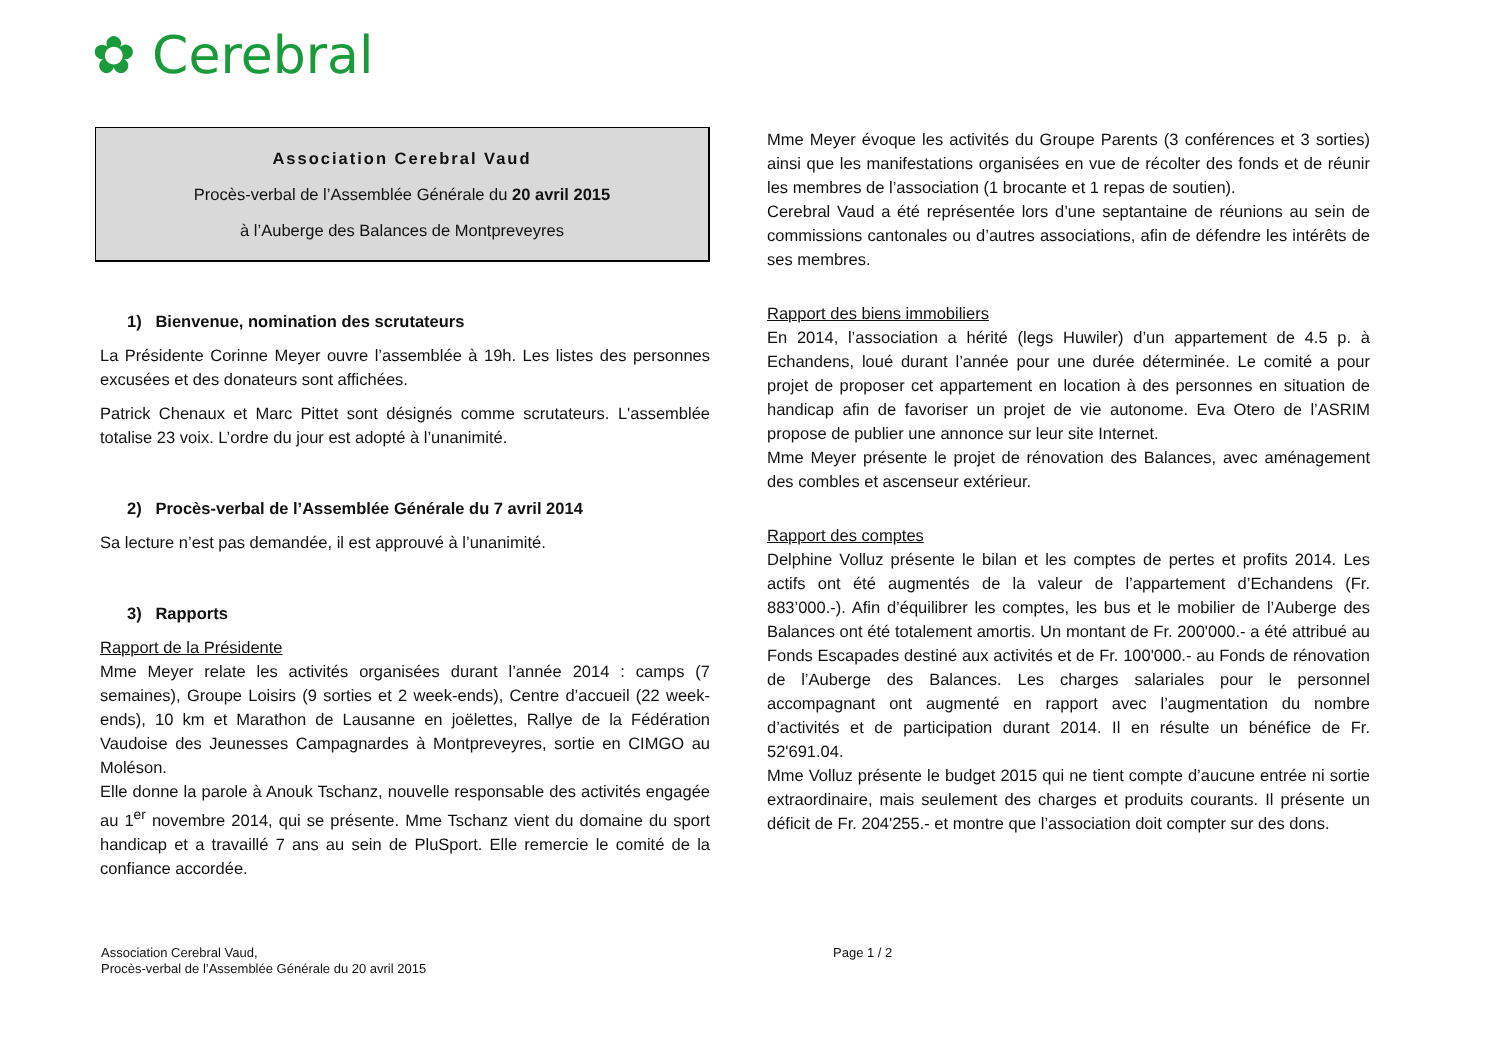✿ Cerebral
Association Cerebral Vaud
Procès-verbal de l’Assemblée Générale du 20 avril 2015
à l’Auberge des Balances de Montpreveyres
1) Bienvenue, nomination des scrutateurs
La Présidente Corinne Meyer ouvre l’assemblée à 19h. Les listes des personnes excusées et des donateurs sont affichées.
Patrick Chenaux et Marc Pittet sont désignés comme scrutateurs. L'assemblée totalise 23 voix. L’ordre du jour est adopté à l’unanimité.
2) Procès-verbal de l’Assemblée Générale du 7 avril 2014
Sa lecture n’est pas demandée, il est approuvé à l’unanimité.
3) Rapports
Rapport de la Présidente
Mme Meyer relate les activités organisées durant l’année 2014 : camps (7 semaines), Groupe Loisirs (9 sorties et 2 week-ends), Centre d’accueil (22 week-ends), 10 km et Marathon de Lausanne en joëlettes, Rallye de la Fédération Vaudoise des Jeunesses Campagnardes à Montpreveyres, sortie en CIMGO au Moléson.
Elle donne la parole à Anouk Tschanz, nouvelle responsable des activités engagée au 1<sup>er</sup> novembre 2014, qui se présente. Mme Tschanz vient du domaine du sport handicap et a travaillé 7 ans au sein de PluSport. Elle remercie le comité de la confiance accordée.
Mme Meyer évoque les activités du Groupe Parents (3 conférences et 3 sorties) ainsi que les manifestations organisées en vue de récolter des fonds et de réunir les membres de l’association (1 brocante et 1 repas de soutien).
Cerebral Vaud a été représentée lors d’une septantaine de réunions au sein de commissions cantonales ou d’autres associations, afin de défendre les intérêts de ses membres.
Rapport des biens immobiliers
En 2014, l’association a hérité (legs Huwiler) d’un appartement de 4.5 p. à Echandens, loué durant l’année pour une durée déterminée. Le comité a pour projet de proposer cet appartement en location à des personnes en situation de handicap afin de favoriser un projet de vie autonome. Eva Otero de l’ASRIM propose de publier une annonce sur leur site Internet.
Mme Meyer présente le projet de rénovation des Balances, avec aménagement des combles et ascenseur extérieur.
Rapport des comptes
Delphine Volluz présente le bilan et les comptes de pertes et profits 2014. Les actifs ont été augmentés de la valeur de l’appartement d’Echandens (Fr. 883’000.-). Afin d’équilibrer les comptes, les bus et le mobilier de l’Auberge des Balances ont été totalement amortis. Un montant de Fr. 200'000.- a été attribué au Fonds Escapades destiné aux activités et de Fr. 100'000.- au Fonds de rénovation de l’Auberge des Balances. Les charges salariales pour le personnel accompagnant ont augmenté en rapport avec l’augmentation du nombre d’activités et de participation durant 2014. Il en résulte un bénéfice de Fr. 52'691.04.
Mme Volluz présente le budget 2015 qui ne tient compte d’aucune entrée ni sortie extraordinaire, mais seulement des charges et produits courants. Il présente un déficit de Fr. 204'255.- et montre que l’association doit compter sur des dons.
Association Cerebral Vaud,
Procès-verbal de l’Assemblée Générale du 20 avril 2015
Page 1 / 2